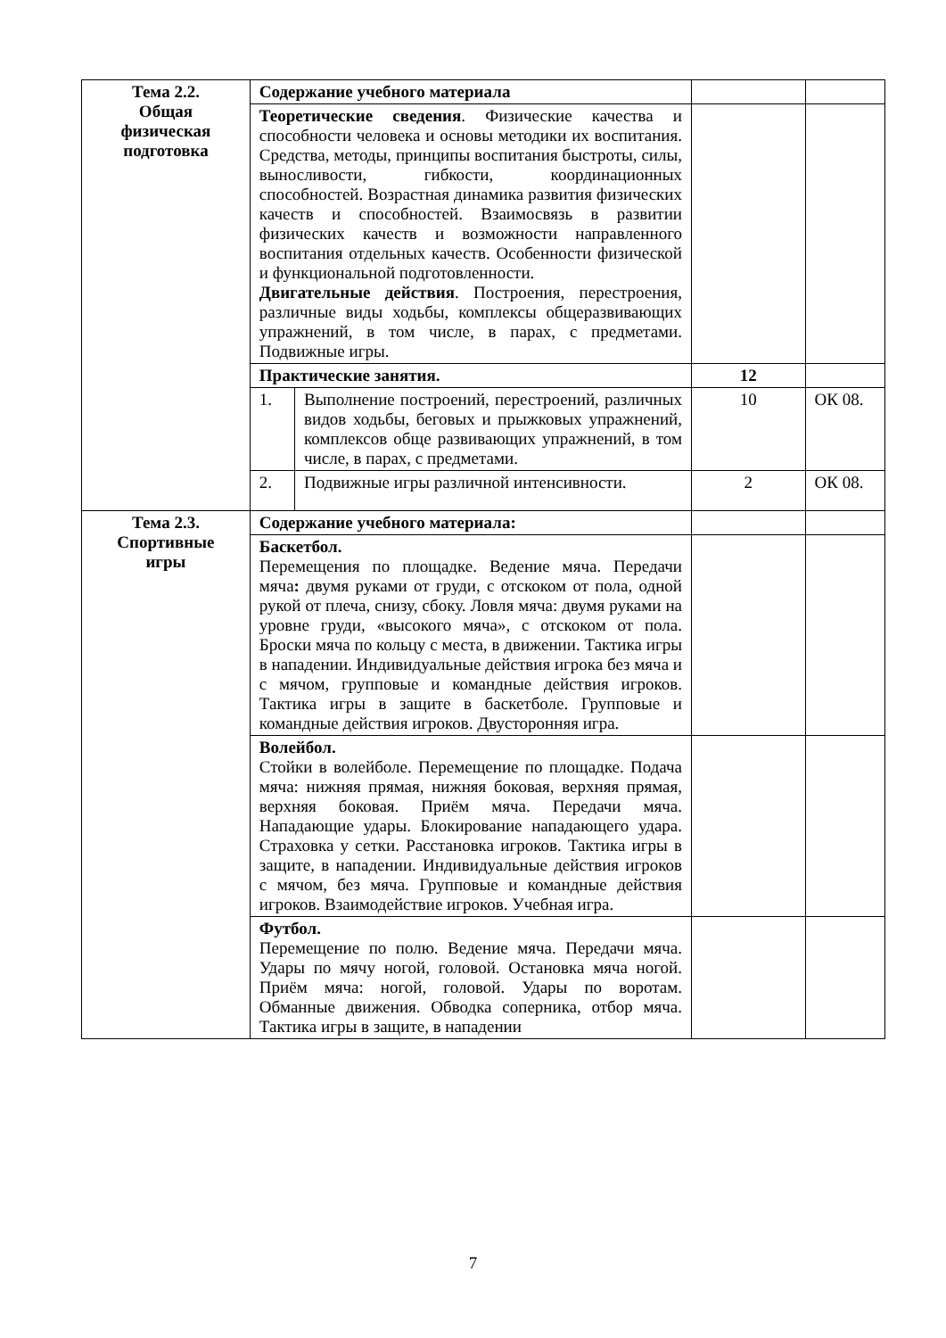| Тема 2.2. Общая физическая подготовка | Содержание учебного материала | | | |
| | Теоретические сведения . Физические качества и способности человека и основы методики их воспитания. Средства, методы, принципы воспитания быстроты, силы, выносливости, гибкости, координационных способностей. Возрастная динамика развития физических качеств и способностей. Взаимосвязь в развитии физических качеств и возможности направленного воспитания отдельных качеств. Особенности физической и функциональной подготовленности. Двигательные действия . Построения, перестроения, различные виды ходьбы, комплексы общеразвивающих упражнений, в том числе, в парах, с предметами. Подвижные игры. | | | |
| | Практические занятия. | | 12 | |
| | 1. | Выполнение построений, перестроений, различных видов ходьбы, беговых и прыжковых упражнений, комплексов обще развивающих упражнений, в том числе, в парах, с предметами. | 10 | ОК 08. |
| | 2. | Подвижные игры различной интенсивности. | 2 | ОК 08. |
| Тема 2.3. Спортивные игры | Содержание учебного материала: | | | |
| | Баскетбол. Перемещения по площадке. Ведение мяча. Передачи мяча : двумя руками от груди, с отскоком от пола, одной рукой от плеча, снизу, сбоку. Ловля мяча: двумя руками на уровне груди, «высокого мяча», с отскоком от пола. Броски мяча по кольцу с места, в движении. Тактика игры в нападении. Индивидуальные действия игрока без мяча и с мячом, групповые и командные действия игроков. Тактика игры в защите в баскетболе. Групповые и командные действия игроков. Двусторонняя игра. | | | |
| | Волейбол. Стойки в волейболе. Перемещение по площадке. Подача мяча: нижняя прямая, нижняя боковая, верхняя прямая, верхняя боковая. Приём мяча. Передачи мяча. Нападающие удары. Блокирование нападающего удара. Страховка у сетки. Расстановка игроков. Тактика игры в защите, в нападении. Индивидуальные действия игроков с мячом, без мяча. Групповые и командные действия игроков. Взаимодействие игроков. Учебная игра. | | | |
| | Футбол. Перемещение по полю. Ведение мяча. Передачи мяча. Удары по мячу ногой, головой. Остановка мяча ногой. Приём мяча: ногой, головой. Удары по воротам. Обманные движения. Обводка соперника, отбор мяча. Тактика игры в защите, в нападении | | | |
7